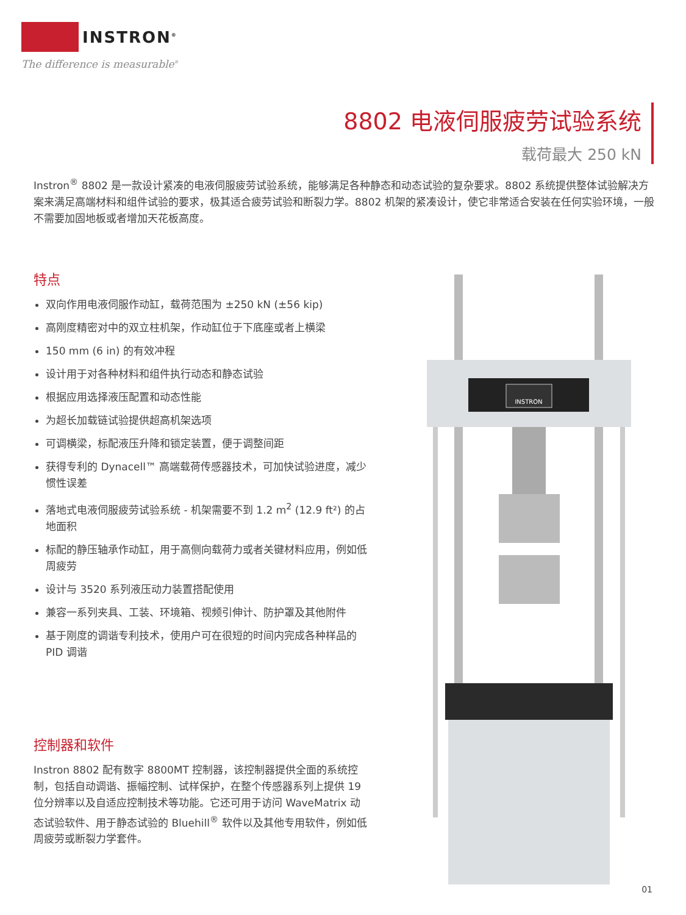INSTRON<sup>®</sup>
The difference is measurable<sup>®</sup>
8802 电液伺服疲劳试验系统
载荷最大 250 kN
Instron<sup>®</sup> 8802 是一款设计紧凑的电液伺服疲劳试验系统，能够满足各种静态和动态试验的复杂要求。8802 系统提供整体试验解决方案来满足高端材料和组件试验的要求，极其适合疲劳试验和断裂力学。8802 机架的紧凑设计，使它非常适合安装在任何实验环境，一般不需要加固地板或者增加天花板高度。
特点
双向作用电液伺服作动缸，载荷范围为 ±250 kN (±56 kip)
高刚度精密对中的双立柱机架，作动缸位于下底座或者上横梁
150 mm (6 in) 的有效冲程
设计用于对各种材料和组件执行动态和静态试验
根据应用选择液压配置和动态性能
为超长加载链试验提供超高机架选项
可调横梁，标配液压升降和锁定装置，便于调整间距
获得专利的 Dynacell™ 高端载荷传感器技术，可加快试验进度，减少惯性误差
落地式电液伺服疲劳试验系统 - 机架需要不到 1.2 m<sup>2</sup> (12.9 ft²) 的占地面积
标配的静压轴承作动缸，用于高侧向载荷力或者关键材料应用，例如低周疲劳
设计与 3520 系列液压动力装置搭配使用
兼容一系列夹具、工装、环境箱、视频引伸计、防护罩及其他附件
基于刚度的调谐专利技术，使用户可在很短的时间内完成各种样品的 PID 调谐
控制器和软件
Instron 8802 配有数字 8800MT 控制器，该控制器提供全面的系统控制，包括自动调谐、振幅控制、试样保护，在整个传感器系列上提供 19 位分辨率以及自适应控制技术等功能。它还可用于访问 WaveMatrix 动态试验软件、用于静态试验的 Bluehill<sup>®</sup> 软件以及其他专用软件，例如低周疲劳或断裂力学套件。
INSTRON
01